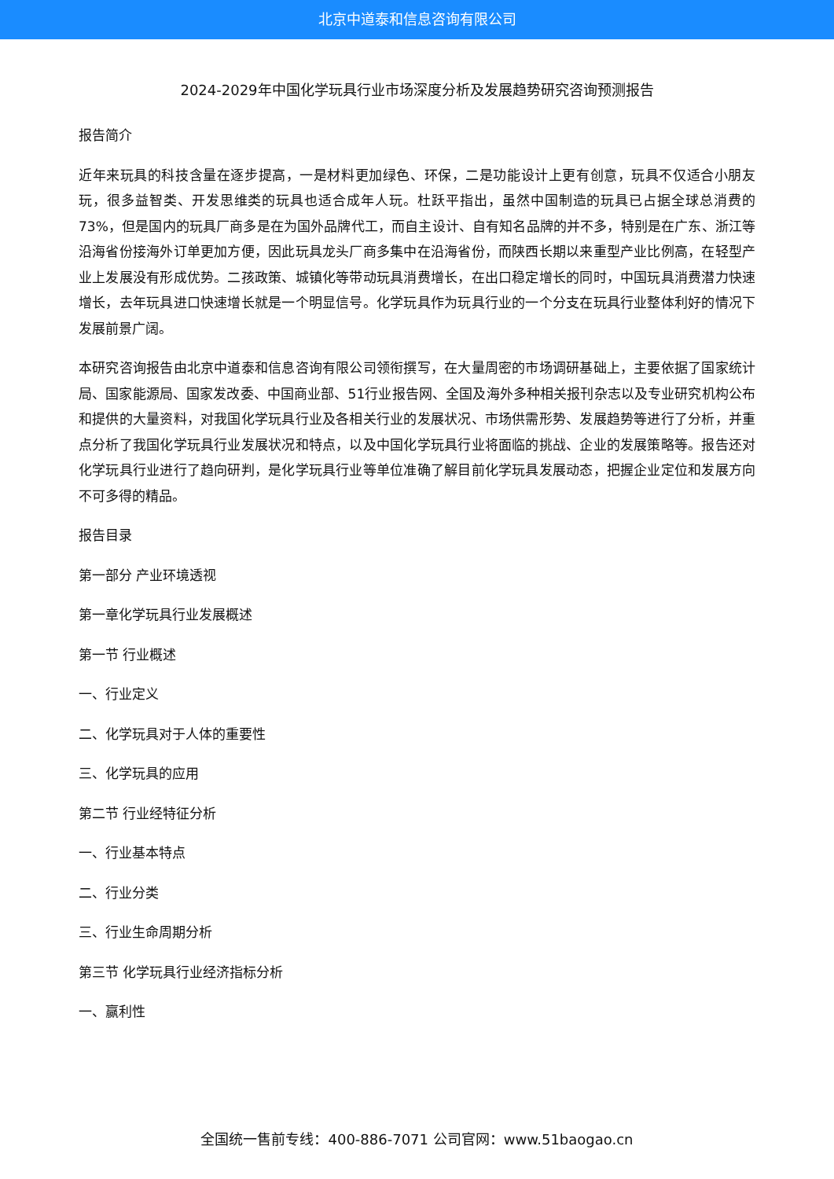北京中道泰和信息咨询有限公司
2024-2029年中国化学玩具行业市场深度分析及发展趋势研究咨询预测报告
报告简介
近年来玩具的科技含量在逐步提高，一是材料更加绿色、环保，二是功能设计上更有创意，玩具不仅适合小朋友玩，很多益智类、开发思维类的玩具也适合成年人玩。杜跃平指出，虽然中国制造的玩具已占据全球总消费的73%，但是国内的玩具厂商多是在为国外品牌代工，而自主设计、自有知名品牌的并不多，特别是在广东、浙江等沿海省份接海外订单更加方便，因此玩具龙头厂商多集中在沿海省份，而陕西长期以来重型产业比例高，在轻型产业上发展没有形成优势。二孩政策、城镇化等带动玩具消费增长，在出口稳定增长的同时，中国玩具消费潜力快速增长，去年玩具进口快速增长就是一个明显信号。化学玩具作为玩具行业的一个分支在玩具行业整体利好的情况下发展前景广阔。
本研究咨询报告由北京中道泰和信息咨询有限公司领衔撰写，在大量周密的市场调研基础上，主要依据了国家统计局、国家能源局、国家发改委、中国商业部、51行业报告网、全国及海外多种相关报刊杂志以及专业研究机构公布和提供的大量资料，对我国化学玩具行业及各相关行业的发展状况、市场供需形势、发展趋势等进行了分析，并重点分析了我国化学玩具行业发展状况和特点，以及中国化学玩具行业将面临的挑战、企业的发展策略等。报告还对化学玩具行业进行了趋向研判，是化学玩具行业等单位准确了解目前化学玩具发展动态，把握企业定位和发展方向不可多得的精品。
报告目录
第一部分 产业环境透视
第一章化学玩具行业发展概述
第一节 行业概述
一、行业定义
二、化学玩具对于人体的重要性
三、化学玩具的应用
第二节 行业经特征分析
一、行业基本特点
二、行业分类
三、行业生命周期分析
第三节 化学玩具行业经济指标分析
一、赢利性
全国统一售前专线：400-886-7071 公司官网：www.51baogao.cn